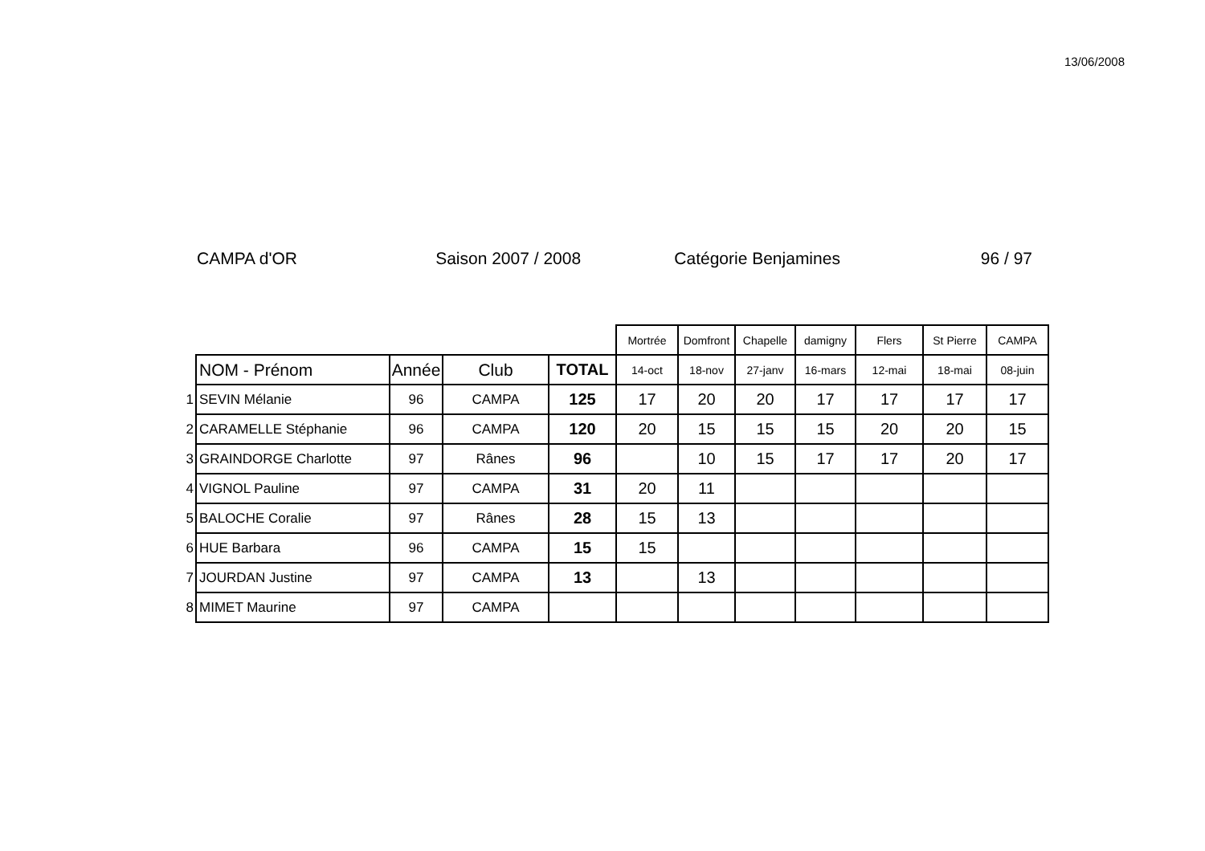13/06/2008
CAMPA d'OR Saison 2007 / 2008 Catégorie Benjamines 96 / 97
| | | | | | Mortrée | Domfront | Chapelle | damigny | Flers | St Pierre | CAMPA |
| | NOM - Prénom | Année | Club | TOTAL | 14-oct | 18-nov | 27-janv | 16-mars | 12-mai | 18-mai | 08-juin |
| 1 | SEVIN Mélanie | 96 | CAMPA | 125 | 17 | 20 | 20 | 17 | 17 | 17 | 17 |
| 2 | CARAMELLE Stéphanie | 96 | CAMPA | 120 | 20 | 15 | 15 | 15 | 20 | 20 | 15 |
| 3 | GRAINDORGE Charlotte | 97 | Rânes | 96 | | 10 | 15 | 17 | 17 | 20 | 17 |
| 4 | VIGNOL Pauline | 97 | CAMPA | 31 | 20 | 11 | | | | | |
| 5 | BALOCHE Coralie | 97 | Rânes | 28 | 15 | 13 | | | | | |
| 6 | HUE Barbara | 96 | CAMPA | 15 | 15 | | | | | | |
| 7 | JOURDAN Justine | 97 | CAMPA | 13 | | 13 | | | | | |
| 8 | MIMET Maurine | 97 | CAMPA | | | | | | | | |